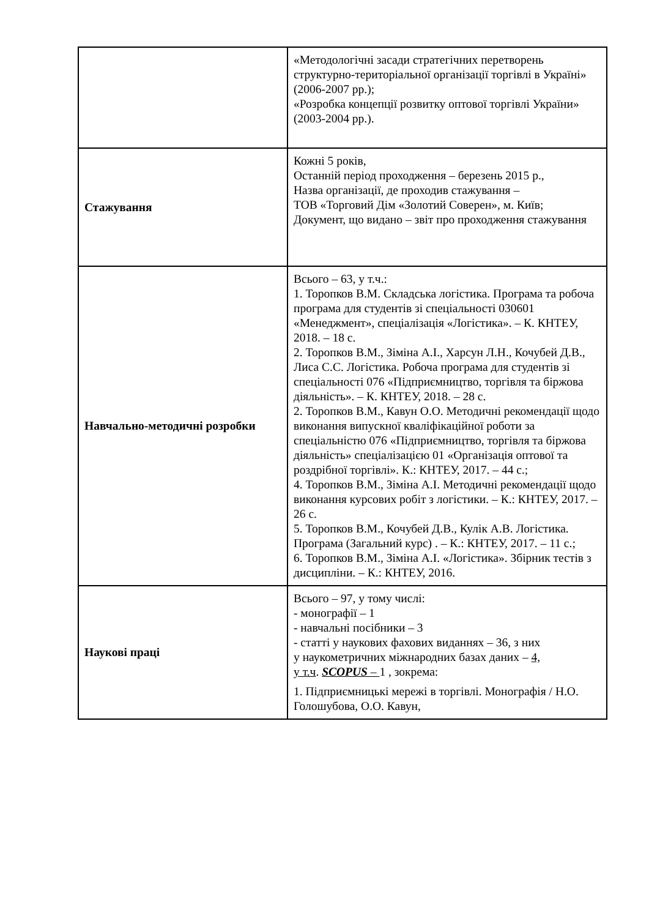| | «Методологічні засади стратегічних перетворень структурно-територіальної організації торгівлі в Україні» (2006-2007 рр.); «Розробка концепції розвитку оптової торгівлі України» (2003-2004 рр.). |
| Стажування | Кожні 5 років, Останній період проходження – березень 2015 р., Назва організації, де проходив стажування – ТОВ «Торговий Дім «Золотий Соверен», м. Київ; Документ, що видано – звіт про проходження стажування |
| Навчально-методичні розробки | Всього – 63, у т.ч.: 1. Торопков В.М. Складська логістика. Програма та робоча програма для студентів зі спеціальності 030601 «Менеджмент», спеціалізація «Логістика». – К. КНТЕУ, 2018. – 18 с. 2. Торопков В.М., Зіміна А.І., Харсун Л.Н., Кочубей Д.В., Лиса С.С. Логістика. Робоча програма для студентів зі спеціальності 076 «Підприємництво, торгівля та біржова діяльність». – К. КНТЕУ, 2018. – 28 с. 2. Торопков В.М., Кавун О.О. Методичні рекомендації щодо виконання випускної кваліфікаційної роботи за спеціальністю 076 «Підприємництво, торгівля та біржова діяльність» спеціалізацією 01 «Організація оптової та роздрібної торгівлі». К.: КНТЕУ, 2017. – 44 с.; 4. Торопков В.М., Зіміна А.І. Методичні рекомендації щодо виконання курсових робіт з логістики. – К.: КНТЕУ, 2017. – 26 с. 5. Торопков В.М., Кочубей Д.В., Кулік А.В. Логістика. Програма (Загальний курс) . – К.: КНТЕУ, 2017. – 11 с.; 6. Торопков В.М., Зіміна А.І. «Логістика». Збірник тестів з дисципліни. – К.: КНТЕУ, 2016. |
| Наукові праці | Всього – 97, у тому числі: - монографії – 1 - навчальні посібники – 3 - статті у наукових фахових виданнях – 36, з них у наукометричних міжнародних базах даних – 4, у т.ч . SCOPUS – 1 , зокрема: 1. Підприємницькі мережі в торгівлі. Монографія / Н.О. Голошубова, О.О. Кавун, |